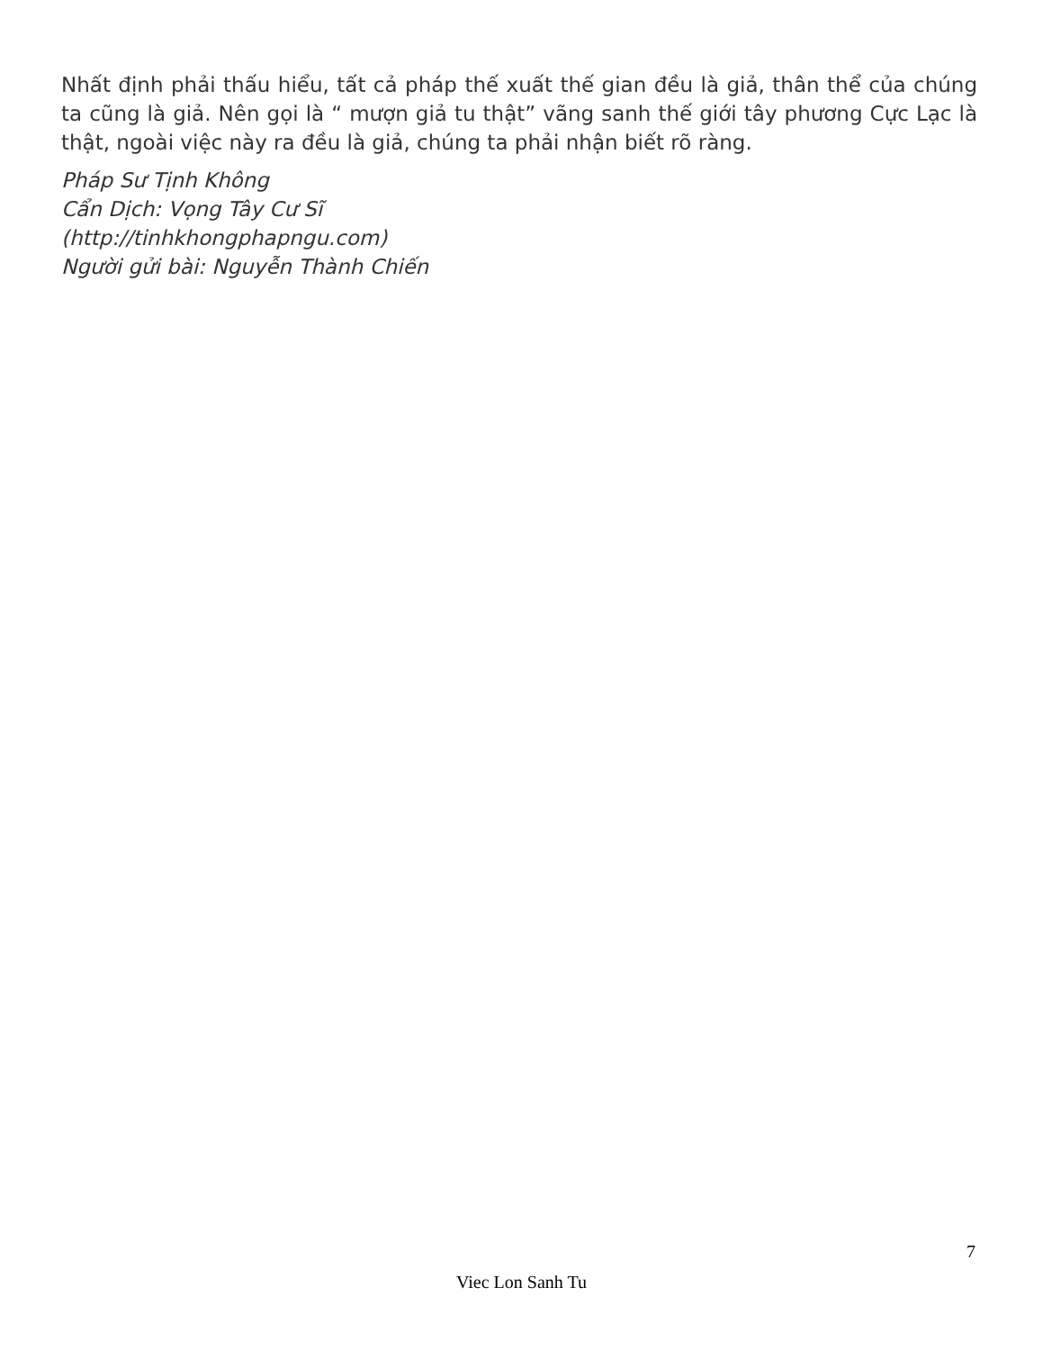Nhất định phải thấu hiểu, tất cả pháp thế xuất thế gian đều là giả, thân thể của chúng ta cũng là giả. Nên gọi là “ mượn giả tu thật” vãng sanh thế giới tây phương Cực Lạc là thật, ngoài việc này ra đều là giả, chúng ta phải nhận biết rõ ràng.
Pháp Sư Tịnh Không
Cẩn Dịch: Vọng Tây Cư Sĩ
(http://tinhkhongphapngu.com)
Người gửi bài: Nguyễn Thành Chiến
7
Viec Lon Sanh Tu